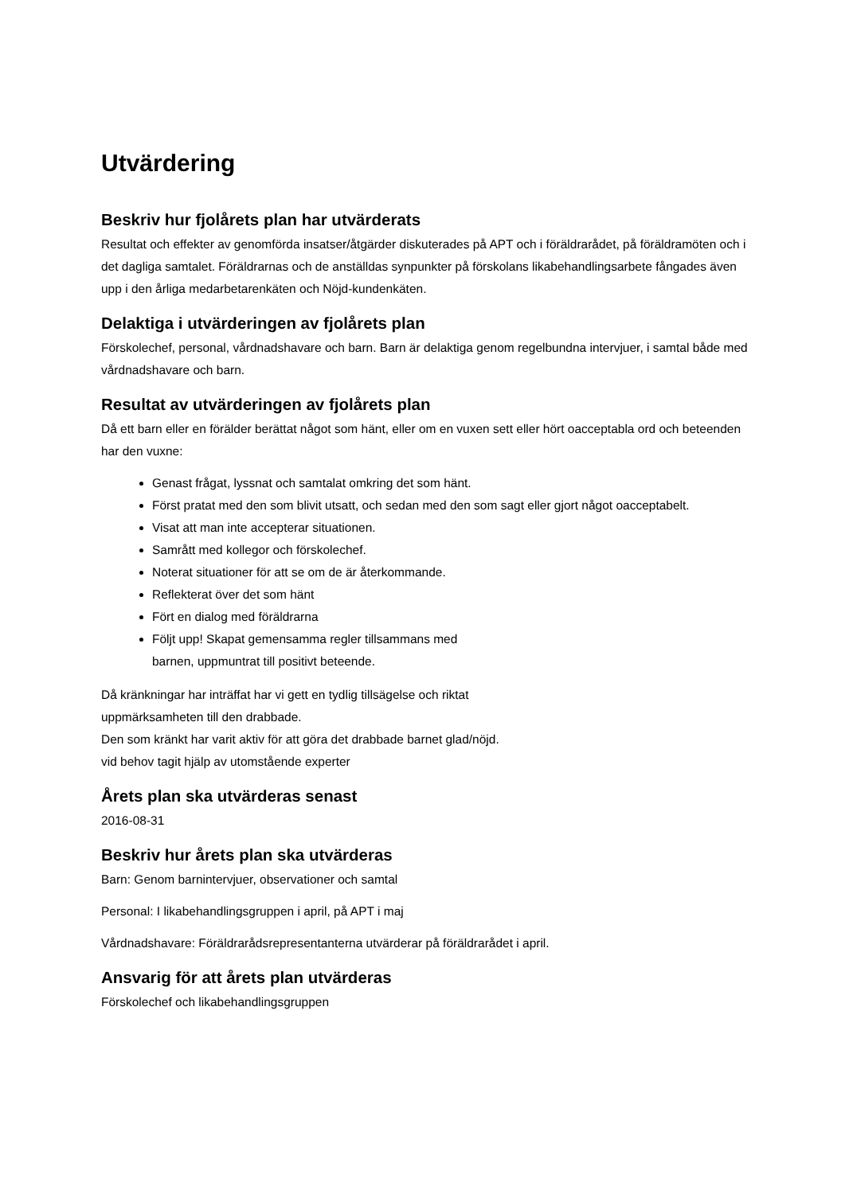Utvärdering
Beskriv hur fjolårets plan har utvärderats
Resultat och effekter av genomförda insatser/åtgärder diskuterades på APT och i föräldrarådet, på föräldramöten och i det dagliga samtalet. Föräldrarnas och de anställdas synpunkter på förskolans likabehandlingsarbete fångades även upp i den årliga medarbetarenkäten och Nöjd-kundenkäten.
Delaktiga i utvärderingen av fjolårets plan
Förskolechef, personal, vårdnadshavare och barn. Barn är delaktiga genom regelbundna intervjuer, i samtal både med vårdnadshavare och barn.
Resultat av utvärderingen av fjolårets plan
Då ett barn eller en förälder berättat något som hänt, eller om en vuxen sett eller hört oacceptabla ord och beteenden har den vuxne:
Genast frågat, lyssnat och samtalat omkring det som hänt.
Först pratat med den som blivit utsatt, och sedan med den som sagt eller gjort något oacceptabelt.
Visat att man inte accepterar situationen.
Samrått med kollegor och förskolechef.
Noterat situationer för att se om de är återkommande.
Reflekterat över det som hänt
Fört en dialog med föräldrarna
Följt upp! Skapat gemensamma regler tillsammans med
barnen, uppmuntrat till positivt beteende.
Då kränkningar har inträffat har vi gett en tydlig tillsägelse och riktat
uppmärksamheten till den drabbade.
Den som kränkt har varit aktiv för att göra det drabbade barnet glad/nöjd.
vid behov tagit hjälp av utomstående experter
Årets plan ska utvärderas senast
2016-08-31
Beskriv hur årets plan ska utvärderas
Barn: Genom barnintervjuer, observationer och samtal
Personal: I likabehandlingsgruppen i april, på APT i maj
Vårdnadshavare: Föräldrarådsrepresentanterna utvärderar på föräldrarådet i april.
Ansvarig för att årets plan utvärderas
Förskolechef och likabehandlingsgruppen